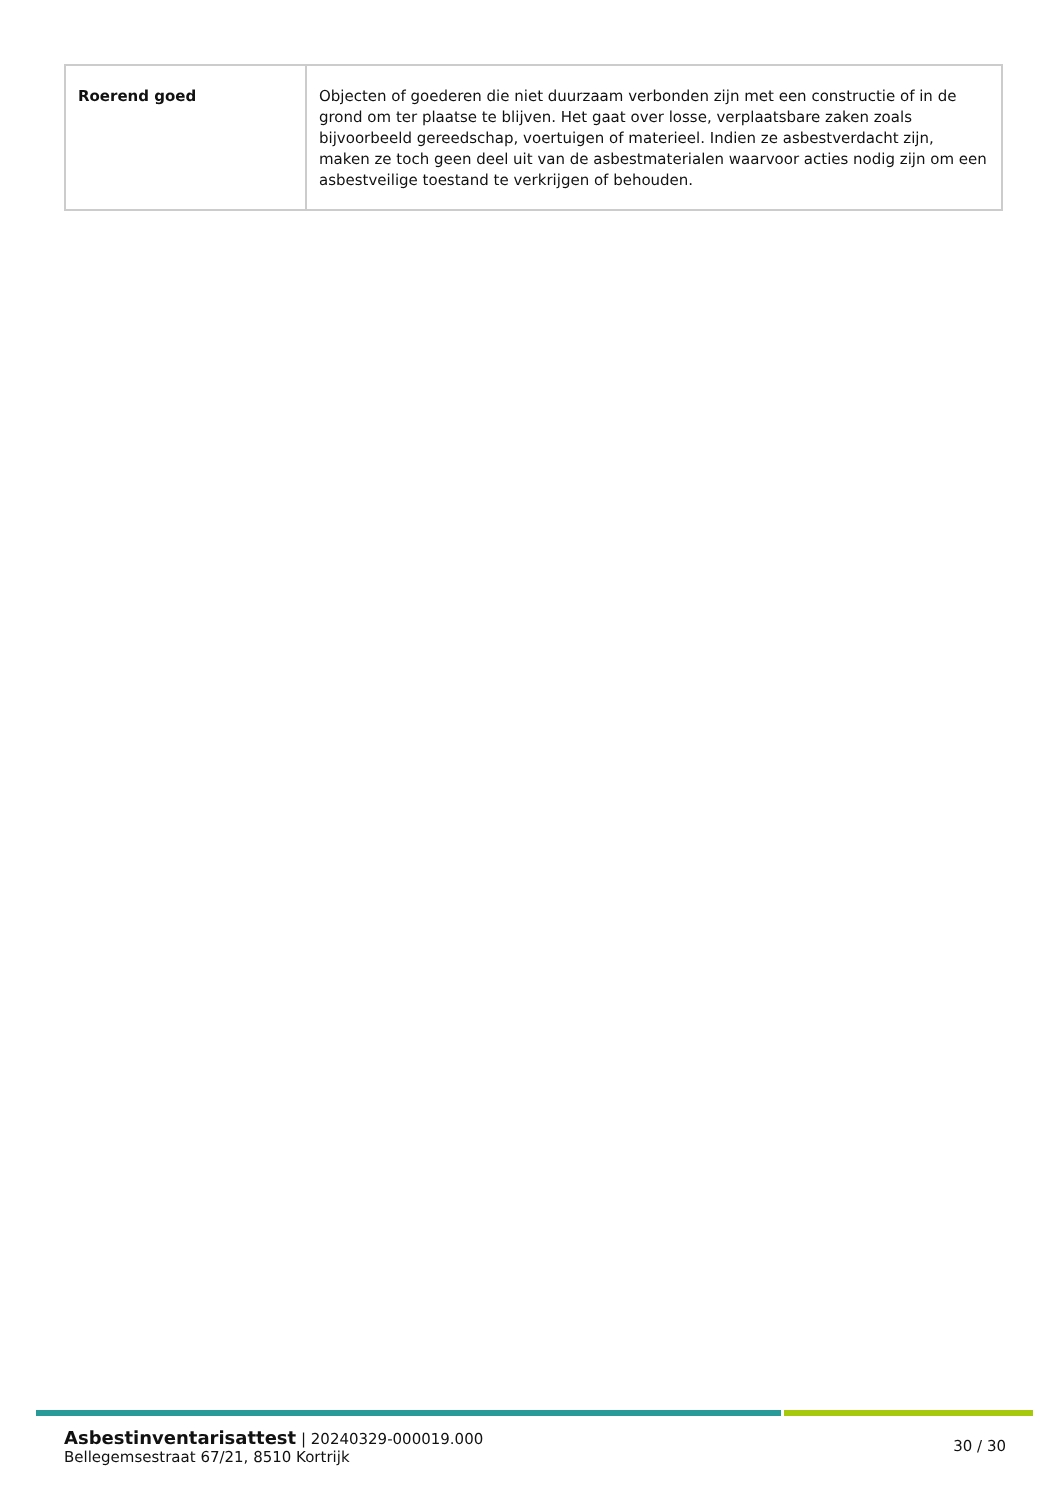| Roerend goed | Objecten of goederen die niet duurzaam verbonden zijn met een constructie of in de grond om ter plaatse te blijven. Het gaat over losse, verplaatsbare zaken zoals bijvoorbeeld gereedschap, voertuigen of materieel. Indien ze asbestverdacht zijn, maken ze toch geen deel uit van de asbestmaterialen waarvoor acties nodig zijn om een asbestveilige toestand te verkrijgen of behouden. |
Asbestinventarisattest | 20240329-000019.000
Bellegemsestraat 67/21, 8510 Kortrijk
30 / 30